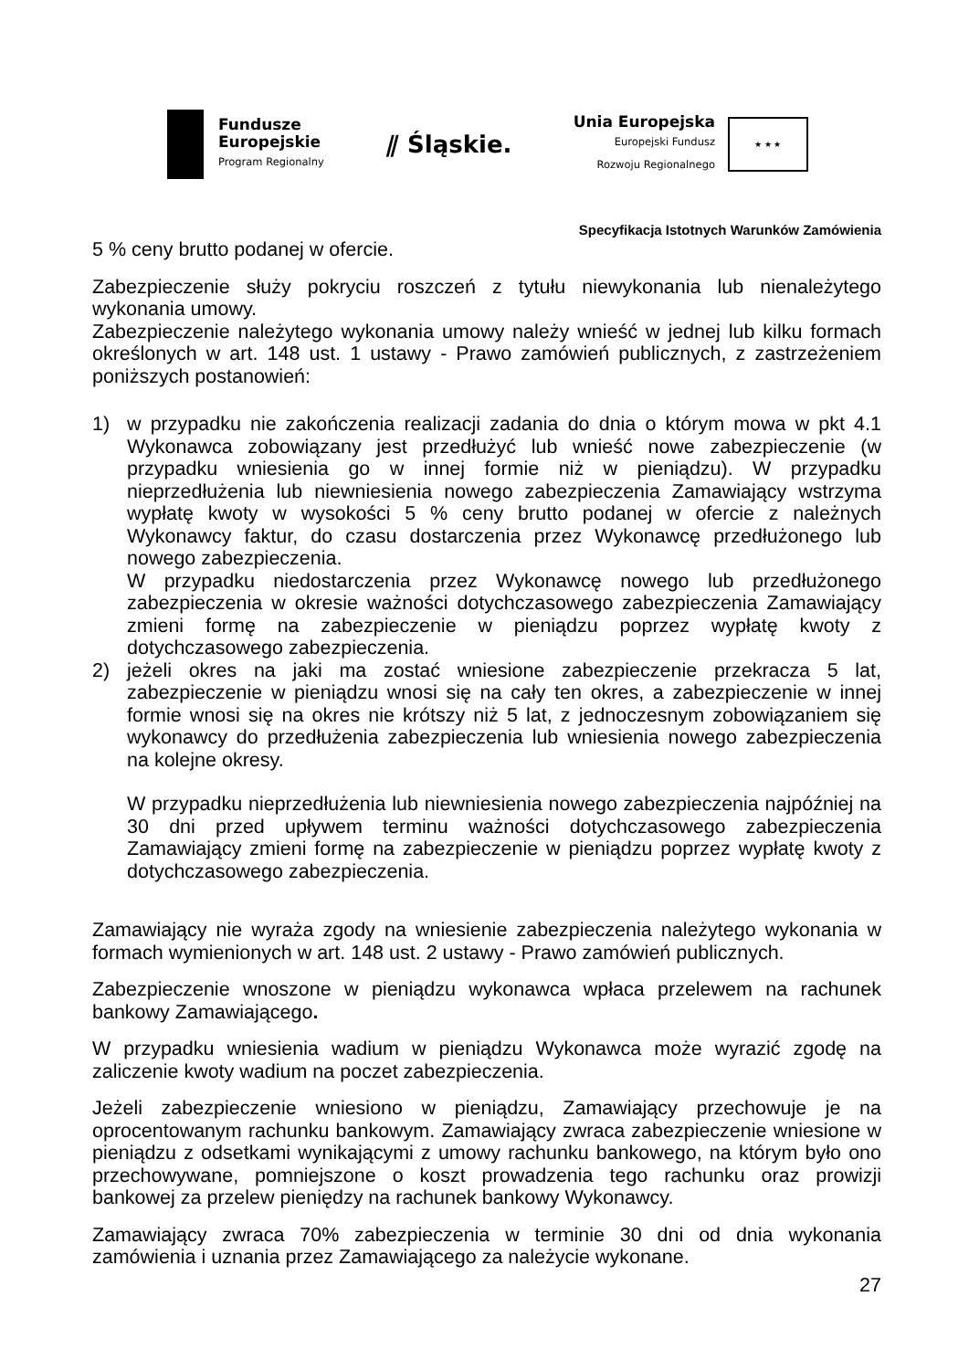Fundusze
Europejskie
Program Regionalny
⫽ Śląskie.
Unia Europejska
Europejski Fundusz
Rozwoju Regionalnego
★ ★ ★
Specyfikacja Istotnych Warunków Zamówienia
5 % ceny brutto podanej w ofercie.
Zabezpieczenie służy pokryciu roszczeń z tytułu niewykonania lub nienależytego wykonania umowy.
Zabezpieczenie należytego wykonania umowy należy wnieść w jednej lub kilku formach określonych w art. 148 ust. 1 ustawy - Prawo zamówień publicznych, z zastrzeżeniem poniższych postanowień:
1) w przypadku nie zakończenia realizacji zadania do dnia o którym mowa w pkt 4.1 Wykonawca zobowiązany jest przedłużyć lub wnieść nowe zabezpieczenie (w przypadku wniesienia go w innej formie niż w pieniądzu). W przypadku nieprzedłużenia lub niewniesienia nowego zabezpieczenia Zamawiający wstrzyma wypłatę kwoty w wysokości 5 % ceny brutto podanej w ofercie z należnych Wykonawcy faktur, do czasu dostarczenia przez Wykonawcę przedłużonego lub nowego zabezpieczenia.
W przypadku niedostarczenia przez Wykonawcę nowego lub przedłużonego zabezpieczenia w okresie ważności dotychczasowego zabezpieczenia Zamawiający zmieni formę na zabezpieczenie w pieniądzu poprzez wypłatę kwoty z dotychczasowego zabezpieczenia.
2) jeżeli okres na jaki ma zostać wniesione zabezpieczenie przekracza 5 lat, zabezpieczenie w pieniądzu wnosi się na cały ten okres, a zabezpieczenie w innej formie wnosi się na okres nie krótszy niż 5 lat, z jednoczesnym zobowiązaniem się wykonawcy do przedłużenia zabezpieczenia lub wniesienia nowego zabezpieczenia na kolejne okresy.
W przypadku nieprzedłużenia lub niewniesienia nowego zabezpieczenia najpóźniej na 30 dni przed upływem terminu ważności dotychczasowego zabezpieczenia Zamawiający zmieni formę na zabezpieczenie w pieniądzu poprzez wypłatę kwoty z dotychczasowego zabezpieczenia.
Zamawiający nie wyraża zgody na wniesienie zabezpieczenia należytego wykonania w formach wymienionych w art. 148 ust. 2 ustawy - Prawo zamówień publicznych.
Zabezpieczenie wnoszone w pieniądzu wykonawca wpłaca przelewem na rachunek bankowy Zamawiającego.
W przypadku wniesienia wadium w pieniądzu Wykonawca może wyrazić zgodę na zaliczenie kwoty wadium na poczet zabezpieczenia.
Jeżeli zabezpieczenie wniesiono w pieniądzu, Zamawiający przechowuje je na oprocentowanym rachunku bankowym. Zamawiający zwraca zabezpieczenie wniesione w pieniądzu z odsetkami wynikającymi z umowy rachunku bankowego, na którym było ono przechowywane, pomniejszone o koszt prowadzenia tego rachunku oraz prowizji bankowej za przelew pieniędzy na rachunek bankowy Wykonawcy.
Zamawiający zwraca 70% zabezpieczenia w terminie 30 dni od dnia wykonania zamówienia i uznania przez Zamawiającego za należycie wykonane.
27